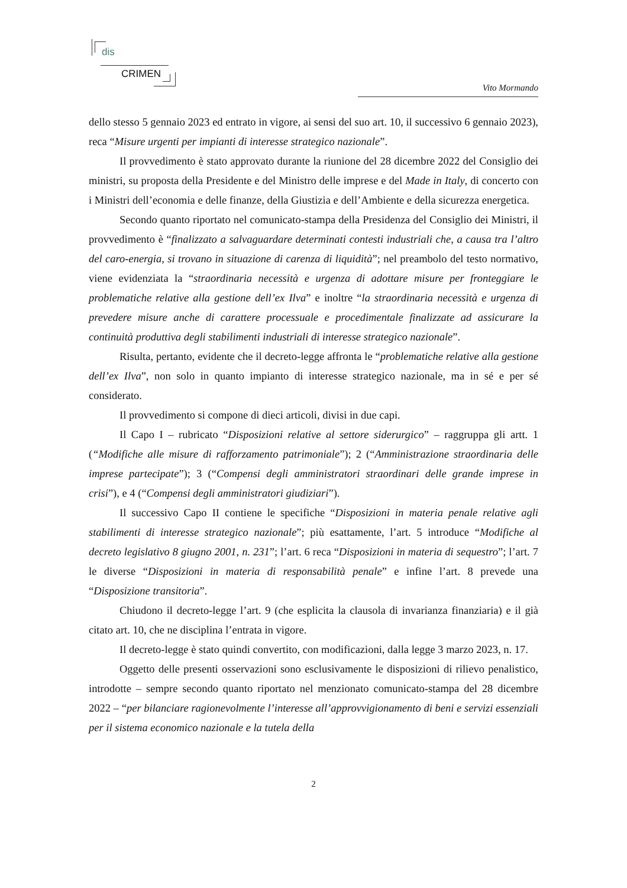dis
CRIMEN
Vito Mormando
dello stesso 5 gennaio 2023 ed entrato in vigore, ai sensi del suo art. 10, il successivo 6 gennaio 2023), reca “Misure urgenti per impianti di interesse strategico nazionale”.
Il provvedimento è stato approvato durante la riunione del 28 dicembre 2022 del Consiglio dei ministri, su proposta della Presidente e del Ministro delle imprese e del Made in Italy, di concerto con i Ministri dell’economia e delle finanze, della Giustizia e dell’Ambiente e della sicurezza energetica.
Secondo quanto riportato nel comunicato-stampa della Presidenza del Consiglio dei Ministri, il provvedimento è “finalizzato a salvaguardare determinati contesti industriali che, a causa tra l’altro del caro-energia, si trovano in situazione di carenza di liquidità”; nel preambolo del testo normativo, viene evidenziata la “straordinaria necessità e urgenza di adottare misure per fronteggiare le problematiche relative alla gestione dell’ex Ilva” e inoltre “la straordinaria necessità e urgenza di prevedere misure anche di carattere processuale e procedimentale finalizzate ad assicurare la continuità produttiva degli stabilimenti industriali di interesse strategico nazionale”.
Risulta, pertanto, evidente che il decreto-legge affronta le “problematiche relative alla gestione dell’ex Ilva”, non solo in quanto impianto di interesse strategico nazionale, ma in sé e per sé considerato.
Il provvedimento si compone di dieci articoli, divisi in due capi.
Il Capo I – rubricato “Disposizioni relative al settore siderurgico” – raggruppa gli artt. 1 (“Modifiche alle misure di rafforzamento patrimoniale”); 2 (“Amministrazione straordinaria delle imprese partecipate”); 3 (“Compensi degli amministratori straordinari delle grande imprese in crisi”), e 4 (“Compensi degli amministratori giudiziari”).
Il successivo Capo II contiene le specifiche “Disposizioni in materia penale relative agli stabilimenti di interesse strategico nazionale”; più esattamente, l’art. 5 introduce “Modifiche al decreto legislativo 8 giugno 2001, n. 231”; l’art. 6 reca “Disposizioni in materia di sequestro”; l’art. 7 le diverse “Disposizioni in materia di responsabilità penale” e infine l’art. 8 prevede una “Disposizione transitoria”.
Chiudono il decreto-legge l’art. 9 (che esplicita la clausola di invarianza finanziaria) e il già citato art. 10, che ne disciplina l’entrata in vigore.
Il decreto-legge è stato quindi convertito, con modificazioni, dalla legge 3 marzo 2023, n. 17.
Oggetto delle presenti osservazioni sono esclusivamente le disposizioni di rilievo penalistico, introdotte – sempre secondo quanto riportato nel menzionato comunicato-stampa del 28 dicembre 2022 – “per bilanciare ragionevolmente l’interesse all’approvvigionamento di beni e servizi essenziali per il sistema economico nazionale e la tutela della
2